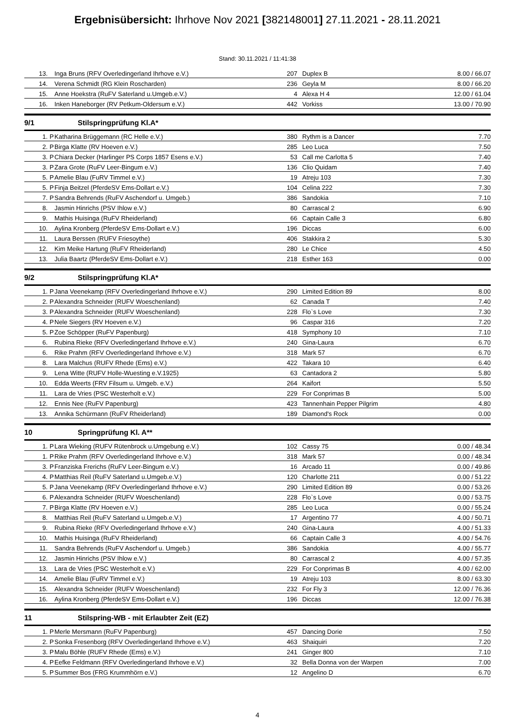Ergebnisübersicht: Ihrhove Nov 2021 [382148001] 27.11.2021 - 28.11.2021
Stand: 30.11.2021 / 11:41:38
| | 13. | | Inga Bruns (RFV Overledingerland Ihrhove e.V.) | 207 | Duplex B | 8.00 / 66.07 |
| | 14. | | Verena Schmidt (RG Klein Roscharden) | 236 | Geyla M | 8.00 / 66.20 |
| | 15. | | Anne Hoekstra (RuFV Saterland u.Umgeb.e.V.) | 4 | Alexa H 4 | 12.00 / 61.04 |
| | 16. | | Inken Haneborger (RV Petkum-Oldersum e.V.) | 442 | Vorkiss | 13.00 / 70.90 |
9/1 Stilspringprüfung Kl.A*
| | 1. | P | Katharina Brüggemann (RC Helle e.V.) | 380 | Rythm is a Dancer | 7.70 |
| | 2. | P | Birga Klatte (RV Hoeven e.V.) | 285 | Leo Luca | 7.50 |
| | 3. | P | Chiara Decker (Harlinger PS Corps 1857 Esens e.V.) | 53 | Call me Carlotta 5 | 7.40 |
| | 3. | P | Zara Grote (RuFV Leer-Bingum e.V.) | 136 | Clio Quidam | 7.40 |
| | 5. | P | Amelie Blau (FuRV Timmel e.V.) | 19 | Atreju 103 | 7.30 |
| | 5. | P | Finja Beitzel (PferdeSV Ems-Dollart e.V.) | 104 | Celina 222 | 7.30 |
| | 7. | P | Sandra Behrends (RuFV Aschendorf u. Umgeb.) | 386 | Sandokia | 7.10 |
| | 8. | | Jasmin Hinrichs (PSV Ihlow e.V.) | 80 | Carrascal 2 | 6.90 |
| | 9. | | Mathis Huisinga (RuFV Rheiderland) | 66 | Captain Calle 3 | 6.80 |
| | 10. | | Aylina Kronberg (PferdeSV Ems-Dollart e.V.) | 196 | Diccas | 6.00 |
| | 11. | | Laura Berssen (RUFV Friesoythe) | 406 | Stakkira 2 | 5.30 |
| | 12. | | Kim Meike Hartung (RuFV Rheiderland) | 280 | Le Chice | 4.50 |
| | 13. | | Julia Baartz (PferdeSV Ems-Dollart e.V.) | 218 | Esther 163 | 0.00 |
9/2 Stilspringprüfung Kl.A*
| | 1. | P | Jana Veenekamp (RFV Overledingerland Ihrhove e.V.) | 290 | Limited Edition 89 | 8.00 |
| | 2. | P | Alexandra Schneider (RUFV Woeschenland) | 62 | Canada T | 7.40 |
| | 3. | P | Alexandra Schneider (RUFV Woeschenland) | 228 | Flo`s Love | 7.30 |
| | 4. | P | Nele Siegers (RV Hoeven e.V.) | 96 | Caspar 316 | 7.20 |
| | 5. | P | Zoe Schöpper (RuFV Papenburg) | 418 | Symphony 10 | 7.10 |
| | 6. | | Rubina Rieke (RFV Overledingerland Ihrhove e.V.) | 240 | Gina-Laura | 6.70 |
| | 6. | | Rike Prahm (RFV Overledingerland Ihrhove e.V.) | 318 | Mark 57 | 6.70 |
| | 8. | | Lara Malchus (RUFV Rhede (Ems) e.V.) | 422 | Takara 10 | 6.40 |
| | 9. | | Lena Witte (RUFV Holle-Wuesting e.V.1925) | 63 | Cantadora 2 | 5.80 |
| | 10. | | Edda Weerts (FRV Filsum u. Umgeb. e.V.) | 264 | Kaifort | 5.50 |
| | 11. | | Lara de Vries (PSC Westerholt e.V.) | 229 | For Conprimas B | 5.00 |
| | 12. | | Ennis Nee (RuFV Papenburg) | 423 | Tannenhain Pepper Pilgrim | 4.80 |
| | 13. | | Annika Schürmann (RuFV Rheiderland) | 189 | Diamond's Rock | 0.00 |
10 Springprüfung Kl. A**
| | 1. | P | Lara Wieking (RUFV Rütenbrock u.Umgebung e.V.) | 102 | Cassy 75 | 0.00 / 48.34 |
| | 1. | P | Rike Prahm (RFV Overledingerland Ihrhove e.V.) | 318 | Mark 57 | 0.00 / 48.34 |
| | 3. | P | Franziska Frerichs (RuFV Leer-Bingum e.V.) | 16 | Arcado 11 | 0.00 / 49.86 |
| | 4. | P | Matthias Reil (RuFV Saterland u.Umgeb.e.V.) | 120 | Charlotte 211 | 0.00 / 51.22 |
| | 5. | P | Jana Veenekamp (RFV Overledingerland Ihrhove e.V.) | 290 | Limited Edition 89 | 0.00 / 53.26 |
| | 6. | P | Alexandra Schneider (RUFV Woeschenland) | 228 | Flo`s Love | 0.00 / 53.75 |
| | 7. | P | Birga Klatte (RV Hoeven e.V.) | 285 | Leo Luca | 0.00 / 55.24 |
| | 8. | | Matthias Reil (RuFV Saterland u.Umgeb.e.V.) | 17 | Argentino 77 | 4.00 / 50.71 |
| | 9. | | Rubina Rieke (RFV Overledingerland Ihrhove e.V.) | 240 | Gina-Laura | 4.00 / 51.33 |
| | 10. | | Mathis Huisinga (RuFV Rheiderland) | 66 | Captain Calle 3 | 4.00 / 54.76 |
| | 11. | | Sandra Behrends (RuFV Aschendorf u. Umgeb.) | 386 | Sandokia | 4.00 / 55.77 |
| | 12. | | Jasmin Hinrichs (PSV Ihlow e.V.) | 80 | Carrascal 2 | 4.00 / 57.35 |
| | 13. | | Lara de Vries (PSC Westerholt e.V.) | 229 | For Conprimas B | 4.00 / 62.00 |
| | 14. | | Amelie Blau (FuRV Timmel e.V.) | 19 | Atreju 103 | 8.00 / 63.30 |
| | 15. | | Alexandra Schneider (RUFV Woeschenland) | 232 | For Fly 3 | 12.00 / 76.36 |
| | 16. | | Aylina Kronberg (PferdeSV Ems-Dollart e.V.) | 196 | Diccas | 12.00 / 76.38 |
11 Stilspring-WB - mit Erlaubter Zeit (EZ)
| | 1. | P | Merle Mersmann (RuFV Papenburg) | 457 | Dancing Dorie | 7.50 |
| | 2. | P | Sonka Fresenborg (RFV Overledingerland Ihrhove e.V.) | 463 | Shaiquiri | 7.20 |
| | 3. | P | Malu Böhle (RUFV Rhede (Ems) e.V.) | 241 | Ginger 800 | 7.10 |
| | 4. | P | Eefke Feldmann (RFV Overledingerland Ihrhove e.V.) | 32 | Bella Donna von der Warpen | 7.00 |
| | 5. | P | Summer Bos (FRG Krummhörn e.V.) | 12 | Angelino D | 6.70 |
4